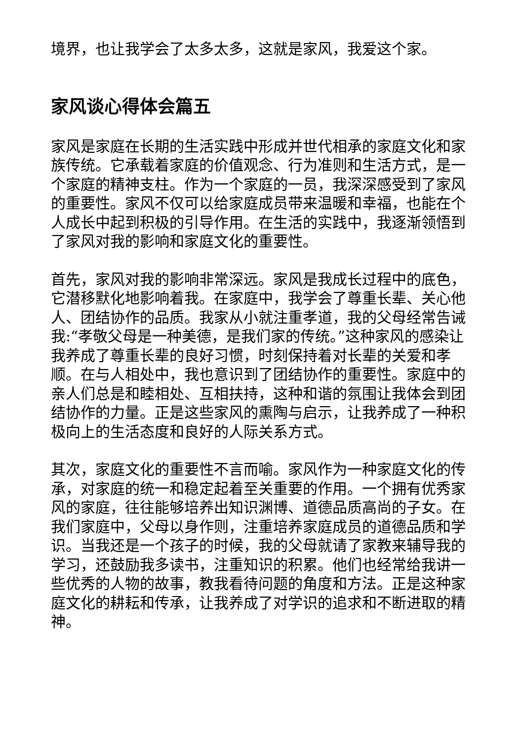境界，也让我学会了太多太多，这就是家风，我爱这个家。
家风谈心得体会篇五
家风是家庭在长期的生活实践中形成并世代相承的家庭文化和家族传统。它承载着家庭的价值观念、行为准则和生活方式，是一个家庭的精神支柱。作为一个家庭的一员，我深深感受到了家风的重要性。家风不仅可以给家庭成员带来温暖和幸福，也能在个人成长中起到积极的引导作用。在生活的实践中，我逐渐领悟到了家风对我的影响和家庭文化的重要性。
首先，家风对我的影响非常深远。家风是我成长过程中的底色，它潜移默化地影响着我。在家庭中，我学会了尊重长辈、关心他人、团结协作的品质。我家从小就注重孝道，我的父母经常告诫我:“孝敬父母是一种美德，是我们家的传统。”这种家风的感染让我养成了尊重长辈的良好习惯，时刻保持着对长辈的关爱和孝顺。在与人相处中，我也意识到了团结协作的重要性。家庭中的亲人们总是和睦相处、互相扶持，这种和谐的氛围让我体会到团结协作的力量。正是这些家风的熏陶与启示，让我养成了一种积极向上的生活态度和良好的人际关系方式。
其次，家庭文化的重要性不言而喻。家风作为一种家庭文化的传承，对家庭的统一和稳定起着至关重要的作用。一个拥有优秀家风的家庭，往往能够培养出知识渊博、道德品质高尚的子女。在我们家庭中，父母以身作则，注重培养家庭成员的道德品质和学识。当我还是一个孩子的时候，我的父母就请了家教来辅导我的学习，还鼓励我多读书，注重知识的积累。他们也经常给我讲一些优秀的人物的故事，教我看待问题的角度和方法。正是这种家庭文化的耕耘和传承，让我养成了对学识的追求和不断进取的精神。